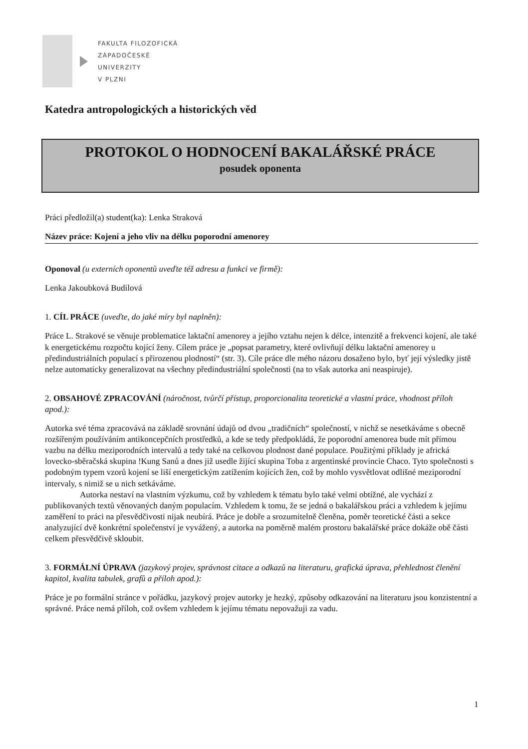FAKULTA FILOZOFICKÁ
ZÁPADOČESKÉ
UNIVERZITY
V PLZNI
Katedra antropologických a historických věd
PROTOKOL O HODNOCENÍ BAKALÁŘSKÉ PRÁCE
posudek oponenta
Práci předložil(a) student(ka): Lenka Straková
Název práce: Kojení a jeho vliv na délku poporodní amenorey
Oponoval (u externích oponentů uveďte též adresu a funkci ve firmě):
Lenka Jakoubková Budilová
1. CÍL PRÁCE (uveďte, do jaké míry byl naplněn):
Práce L. Strakové se věnuje problematice laktační amenorey a jejího vztahu nejen k délce, intenzitě a frekvenci kojení, ale také k energetickému rozpočtu kojící ženy. Cílem práce je „popsat parametry, které ovlivňují délku laktační amenorey u předindustriálních populací s přirozenou plodností“ (str. 3). Cíle práce dle mého názoru dosaženo bylo, byť její výsledky jistě nelze automaticky generalizovat na všechny předindustriální společnosti (na to však autorka ani neaspiruje).
2. OBSAHOVÉ ZPRACOVÁNÍ (náročnost, tvůrčí přístup, proporcionalita teoretické a vlastní práce, vhodnost příloh apod.):
Autorka své téma zpracovává na základě srovnání údajů od dvou „tradičních“ společností, v nichž se nesetkáváme s obecně rozšířeným používáním antikoncepčních prostředků, a kde se tedy předpokládá, že poporodní amenorea bude mít přímou vazbu na délku meziporodních intervalů a tedy také na celkovou plodnost dané populace. Použitými příklady je africká lovecko-sběračská skupina !Kung Sanů a dnes již usedle žijící skupina Toba z argentinské provincie Chaco. Tyto společnosti s podobným typem vzorů kojení se liší energetickým zatížením kojících žen, což by mohlo vysvětlovat odlišné meziporodní intervaly, s nimiž se u nich setkáváme.
Autorka nestaví na vlastním výzkumu, což by vzhledem k tématu bylo také velmi obtížné, ale vychází z publikovaných textů věnovaných daným populacím. Vzhledem k tomu, že se jedná o bakalářskou práci a vzhledem k jejímu zaměření to práci na přesvědčivosti nijak neubírá. Práce je dobře a srozumitelně členěna, poměr teoretické části a sekce analyzující dvě konkrétní společenství je vyvážený, a autorka na poměrně malém prostoru bakalářské práce dokáže obě části celkem přesvědčivě skloubit.
3. FORMÁLNÍ ÚPRAVA (jazykový projev, správnost citace a odkazů na literaturu, grafická úprava, přehlednost členění kapitol, kvalita tabulek, grafů a příloh apod.):
Práce je po formální stránce v pořádku, jazykový projev autorky je hezký, způsoby odkazování na literaturu jsou konzistentní a správné. Práce nemá příloh, což ovšem vzhledem k jejímu tématu nepovažuji za vadu.
1